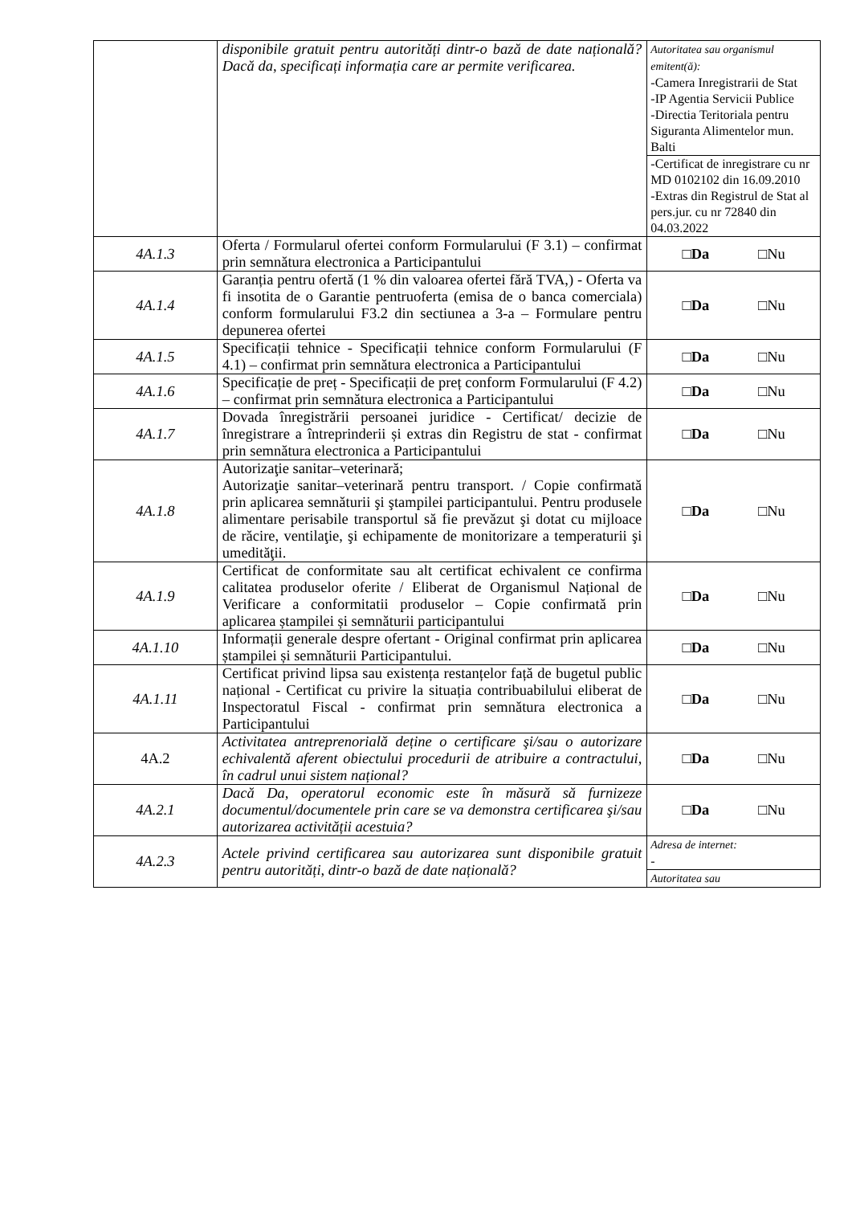| | disponibile gratuit pentru autorități dintr-o bază de date națională? Dacă da, specificați informația care ar permite verificarea. | Autoritatea sau organismul emitent(ă): -Camera Inregistrarii de Stat -IP Agentia Servicii Publice -Directia Teritoriala pentru Siguranta Alimentelor mun. Balti |
| | | -Certificat de inregistrare cu nr MD 0102102 din 16.09.2010 -Extras din Registrul de Stat al pers.jur. cu nr 72840 din 04.03.2022 |
| 4A.1.3 | Oferta / Formularul ofertei conform Formularului (F 3.1) – confirmat prin semnătura electronica a Participantului | □ Da □Nu |
| 4A.1.4 | Garanția pentru ofertă (1 % din valoarea ofertei fără TVA,) - Oferta va fi insotita de o Garantie pentruoferta (emisa de o banca comerciala) conform formularului F3.2 din sectiunea a 3-a – Formulare pentru depunerea ofertei | □ Da □Nu |
| 4A.1.5 | Specificații tehnice - Specificații tehnice conform Formularului (F 4.1) – confirmat prin semnătura electronica a Participantului | □ Da □Nu |
| 4A.1.6 | Specificație de preț - Specificații de preț conform Formularului (F 4.2) – confirmat prin semnătura electronica a Participantului | □ Da □Nu |
| 4A.1.7 | Dovada înregistrării persoanei juridice - Certificat/ decizie de înregistrare a întreprinderii și extras din Registru de stat - confirmat prin semnătura electronica a Participantului | □ Da □Nu |
| 4A.1.8 | Autorizaţie sanitar–veterinară; Autorizaţie sanitar–veterinară pentru transport. / Copie confirmată prin aplicarea semnăturii şi ştampilei participantului. Pentru produsele alimentare perisabile transportul să fie prevăzut şi dotat cu mijloace de răcire, ventilaţie, şi echipamente de monitorizare a temperaturii şi umedităţii. | □ Da □Nu |
| 4A.1.9 | Certificat de conformitate sau alt certificat echivalent ce confirma calitatea produselor oferite / Eliberat de Organismul Național de Verificare a conformitatii produselor – Copie confirmată prin aplicarea ștampilei și semnăturii participantului | □ Da □Nu |
| 4A.1.10 | Informații generale despre ofertant - Original confirmat prin aplicarea ștampilei și semnăturii Participantului. | □ Da □Nu |
| 4A.1.11 | Certificat privind lipsa sau existența restanțelor față de bugetul public național - Certificat cu privire la situația contribuabilului eliberat de Inspectoratul Fiscal - confirmat prin semnătura electronica a Participantului | □ Da □Nu |
| 4A.2 | Activitatea antreprenorială deține o certificare şi/sau o autorizare echivalentă aferent obiectului procedurii de atribuire a contractului, în cadrul unui sistem național? | □ Da □Nu |
| 4A.2.1 | Dacă Da, operatorul economic este în măsură să furnizeze documentul/documentele prin care se va demonstra certificarea şi/sau autorizarea activității acestuia? | □ Da □Nu |
| 4A.2.3 | Actele privind certificarea sau autorizarea sunt disponibile gratuit pentru autorități, dintr-o bază de date națională? | Adresa de internet: - |
| | | Autoritatea sau |